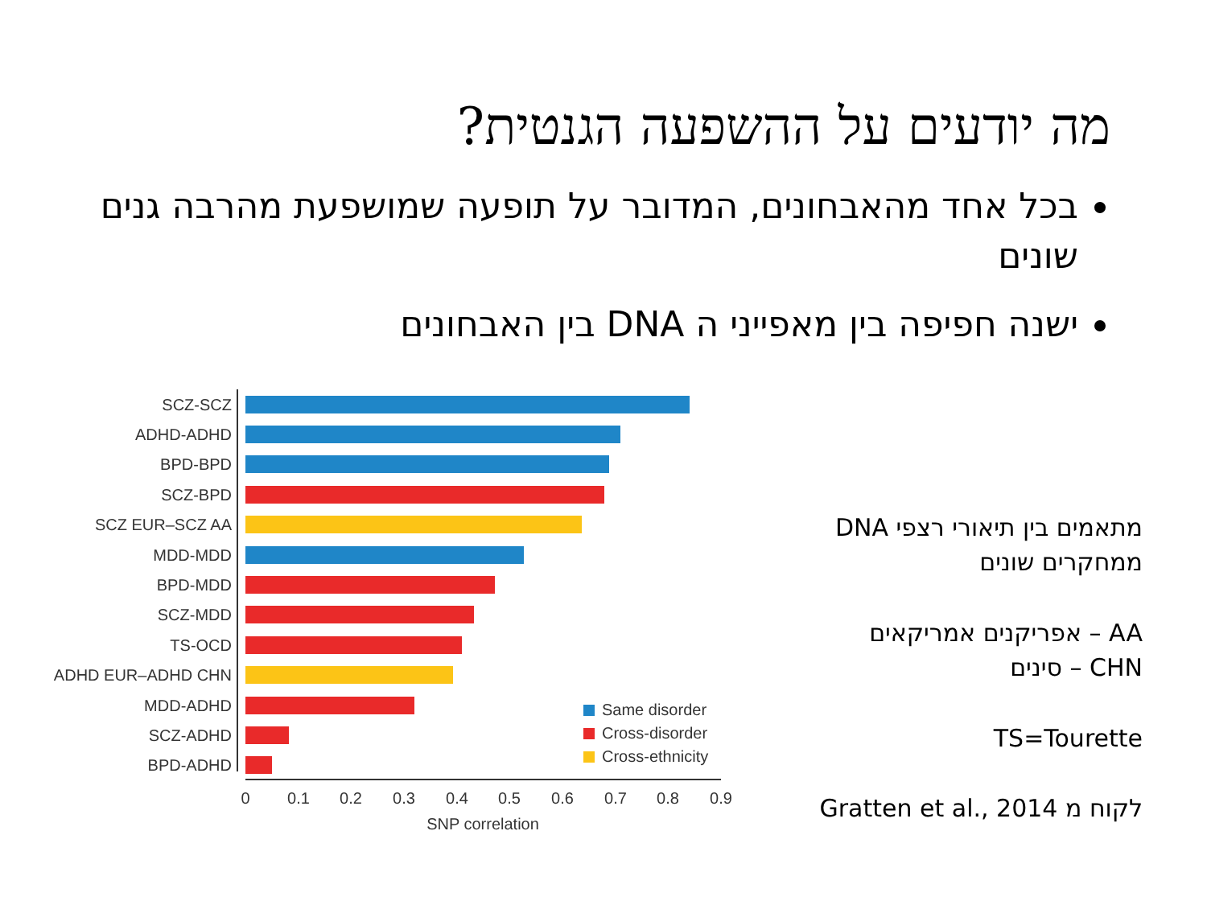מה יודעים על ההשפעה הגנטית?
בכל אחד מהאבחונים, המדובר על תופעה שמושפעת מהרבה גנים שונים
ישנה חפיפה בין מאפייני ה DNA בין האבחונים
SCZ-SCZ
ADHD-ADHD
BPD-BPD
SCZ-BPD
SCZ EUR–SCZ AA
MDD-MDD
BPD-MDD
SCZ-MDD
TS-OCD
ADHD EUR–ADHD CHN
MDD-ADHD
SCZ-ADHD
BPD-ADHD
0
0.1
0.2
0.3
0.4
0.5
0.6
0.7
0.8
0.9
SNP correlation
Same disorder
Cross-disorder
Cross-ethnicity
מתאמים בין תיאורי רצפי DNA ממחקרים שונים
AA – אפריקנים אמריקאים
CHN – סינים
TS=Tourette
לקוח מ Gratten et al., 2014